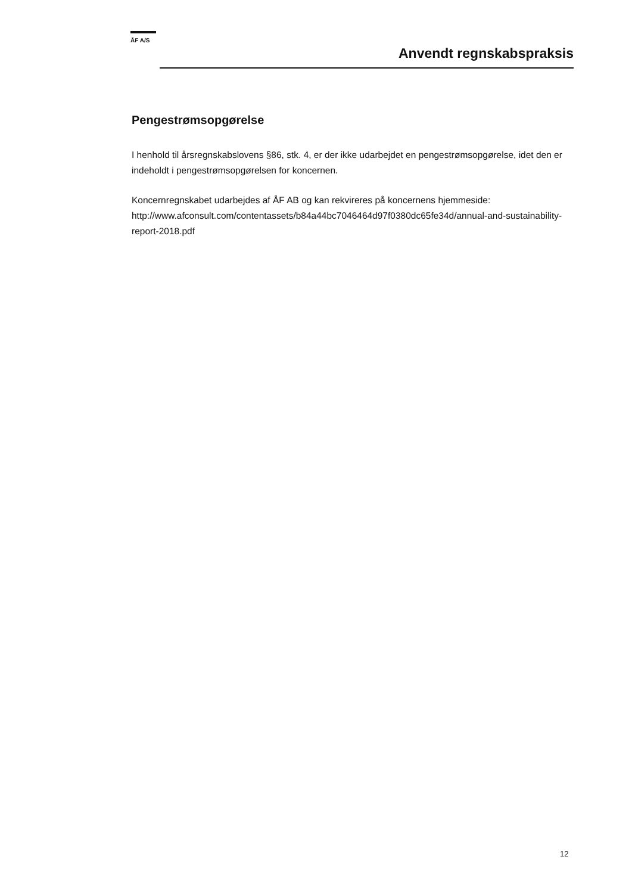ÅF A/S
Anvendt regnskabspraksis
Pengestrømsopgørelse
I henhold til årsregnskabslovens §86, stk. 4, er der ikke udarbejdet en pengestrømsopgørelse, idet den er indeholdt i pengestrømsopgørelsen for koncernen.
Koncernregnskabet udarbejdes af ÅF AB og kan rekvireres på koncernens hjemmeside:
http://www.afconsult.com/contentassets/b84a44bc7046464d97f0380dc65fe34d/annual-and-sustainability-report-2018.pdf
12